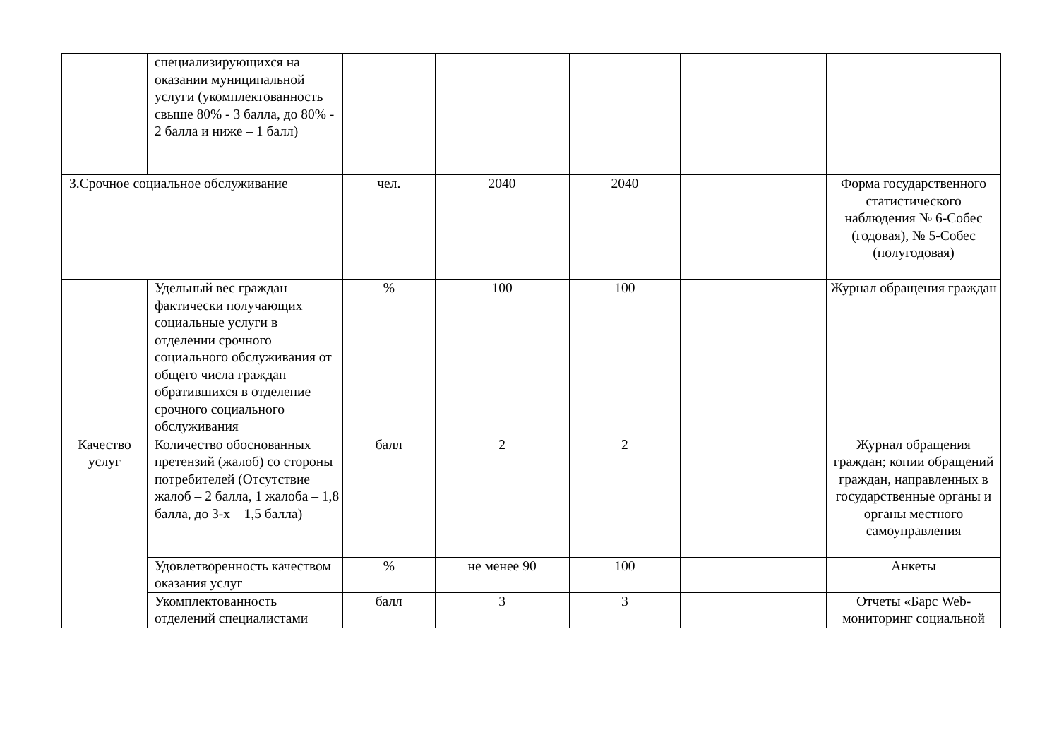| | специализирующихся на оказании муниципальной услуги (укомплектованность свыше 80% - 3 балла, до 80% - 2 балла и ниже – 1 балл) | | | | | |
| 3.Срочное социальное обслуживание | | чел. | 2040 | 2040 | | Форма государственного статистического наблюдения № 6-Собес (годовая), № 5-Собес (полугодовая) |
| Качество услуг | Удельный вес граждан фактически получающих социальные услуги в отделении срочного социального обслуживания от общего числа граждан обратившихся в отделение срочного социального обслуживания | % | 100 | 100 | | Журнал обращения граждан |
| | Количество обоснованных претензий (жалоб) со стороны потребителей (Отсутствие жалоб – 2 балла, 1 жалоба – 1,8 балла, до 3-х – 1,5 балла) | балл | 2 | 2 | | Журнал обращения граждан; копии обращений граждан, направленных в государственные органы и органы местного самоуправления |
| | Удовлетворенность качеством оказания услуг | % | не менее 90 | 100 | | Анкеты |
| | Укомплектованность отделений специалистами | балл | 3 | 3 | | Отчеты «Барс Web-мониторинг социальной |